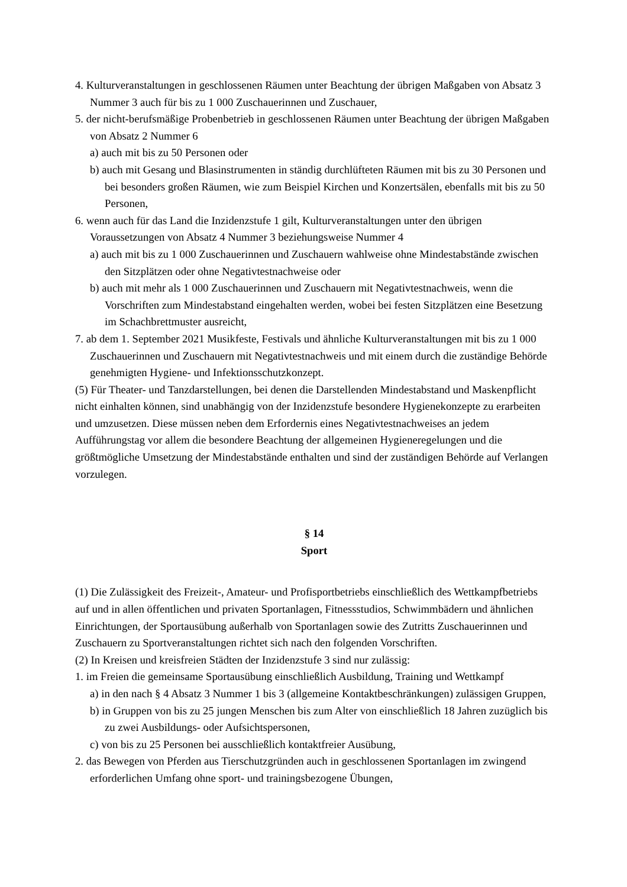4. Kulturveranstaltungen in geschlossenen Räumen unter Beachtung der übrigen Maßgaben von Absatz 3 Nummer 3 auch für bis zu 1 000 Zuschauerinnen und Zuschauer,
5. der nicht-berufsmäßige Probenbetrieb in geschlossenen Räumen unter Beachtung der übrigen Maßgaben von Absatz 2 Nummer 6
a) auch mit bis zu 50 Personen oder
b) auch mit Gesang und Blasinstrumenten in ständig durchlüfteten Räumen mit bis zu 30 Personen und bei besonders großen Räumen, wie zum Beispiel Kirchen und Konzertsälen, ebenfalls mit bis zu 50 Personen,
6. wenn auch für das Land die Inzidenzstufe 1 gilt, Kulturveranstaltungen unter den übrigen Voraussetzungen von Absatz 4 Nummer 3 beziehungsweise Nummer 4
a) auch mit bis zu 1 000 Zuschauerinnen und Zuschauern wahlweise ohne Mindestabstände zwischen den Sitzplätzen oder ohne Negativtestnachweise oder
b) auch mit mehr als 1 000 Zuschauerinnen und Zuschauern mit Negativtestnachweis, wenn die Vorschriften zum Mindestabstand eingehalten werden, wobei bei festen Sitzplätzen eine Besetzung im Schachbrettmuster ausreicht,
7. ab dem 1. September 2021 Musikfeste, Festivals und ähnliche Kulturveranstaltungen mit bis zu 1 000 Zuschauerinnen und Zuschauern mit Negativtestnachweis und mit einem durch die zuständige Behörde genehmigten Hygiene- und Infektionsschutzkonzept.
(5) Für Theater- und Tanzdarstellungen, bei denen die Darstellenden Mindestabstand und Maskenpflicht nicht einhalten können, sind unabhängig von der Inzidenzstufe besondere Hygienekonzepte zu erarbeiten und umzusetzen. Diese müssen neben dem Erfordernis eines Negativtestnachweises an jedem Aufführungstag vor allem die besondere Beachtung der allgemeinen Hygieneregelungen und die größtmögliche Umsetzung der Mindestabstände enthalten und sind der zuständigen Behörde auf Verlangen vorzulegen.
§ 14
Sport
(1) Die Zulässigkeit des Freizeit-, Amateur- und Profisportbetriebs einschließlich des Wettkampfbetriebs auf und in allen öffentlichen und privaten Sportanlagen, Fitnessstudios, Schwimmbädern und ähnlichen Einrichtungen, der Sportausübung außerhalb von Sportanlagen sowie des Zutritts Zuschauerinnen und Zuschauern zu Sportveranstaltungen richtet sich nach den folgenden Vorschriften.
(2) In Kreisen und kreisfreien Städten der Inzidenzstufe 3 sind nur zulässig:
1. im Freien die gemeinsame Sportausübung einschließlich Ausbildung, Training und Wettkampf
a) in den nach § 4 Absatz 3 Nummer 1 bis 3 (allgemeine Kontaktbeschränkungen) zulässigen Gruppen,
b) in Gruppen von bis zu 25 jungen Menschen bis zum Alter von einschließlich 18 Jahren zuzüglich bis zu zwei Ausbildungs- oder Aufsichtspersonen,
c) von bis zu 25 Personen bei ausschließlich kontaktfreier Ausübung,
2. das Bewegen von Pferden aus Tierschutzgründen auch in geschlossenen Sportanlagen im zwingend erforderlichen Umfang ohne sport- und trainingsbezogene Übungen,